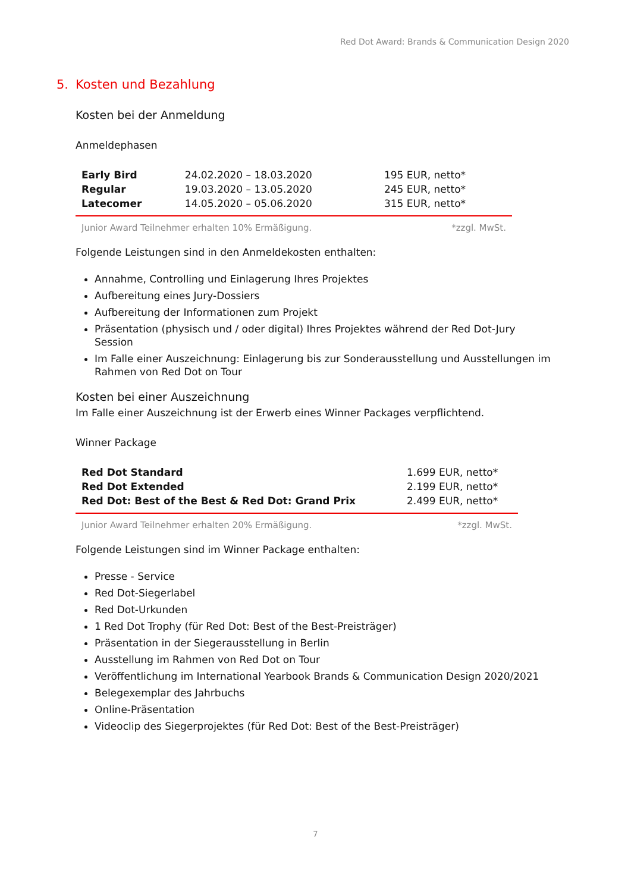Red Dot Award: Brands & Communication Design 2020
5. Kosten und Bezahlung
Kosten bei der Anmeldung
Anmeldephasen
| Early Bird | 24.02.2020 – 18.03.2020 | 195 EUR, netto* |
| Regular | 19.03.2020 – 13.05.2020 | 245 EUR, netto* |
| Latecomer | 14.05.2020 – 05.06.2020 | 315 EUR, netto* |
Junior Award Teilnehmer erhalten 10% Ermäßigung. *zzgl. MwSt.
Folgende Leistungen sind in den Anmeldekosten enthalten:
Annahme, Controlling und Einlagerung Ihres Projektes
Aufbereitung eines Jury-Dossiers
Aufbereitung der Informationen zum Projekt
Präsentation (physisch und / oder digital) Ihres Projektes während der Red Dot-Jury Session
Im Falle einer Auszeichnung: Einlagerung bis zur Sonderausstellung und Ausstellungen im Rahmen von Red Dot on Tour
Kosten bei einer Auszeichnung
Im Falle einer Auszeichnung ist der Erwerb eines Winner Packages verpflichtend.
Winner Package
| Red Dot Standard | 1.699 EUR, netto* |
| Red Dot Extended | 2.199 EUR, netto* |
| Red Dot: Best of the Best & Red Dot: Grand Prix | 2.499 EUR, netto* |
Junior Award Teilnehmer erhalten 20% Ermäßigung. *zzgl. MwSt.
Folgende Leistungen sind im Winner Package enthalten:
Presse - Service
Red Dot-Siegerlabel
Red Dot-Urkunden
1 Red Dot Trophy (für Red Dot: Best of the Best-Preisträger)
Präsentation in der Siegerausstellung in Berlin
Ausstellung im Rahmen von Red Dot on Tour
Veröffentlichung im International Yearbook Brands & Communication Design 2020/2021
Belegexemplar des Jahrbuchs
Online-Präsentation
Videoclip des Siegerprojektes (für Red Dot: Best of the Best-Preisträger)
7